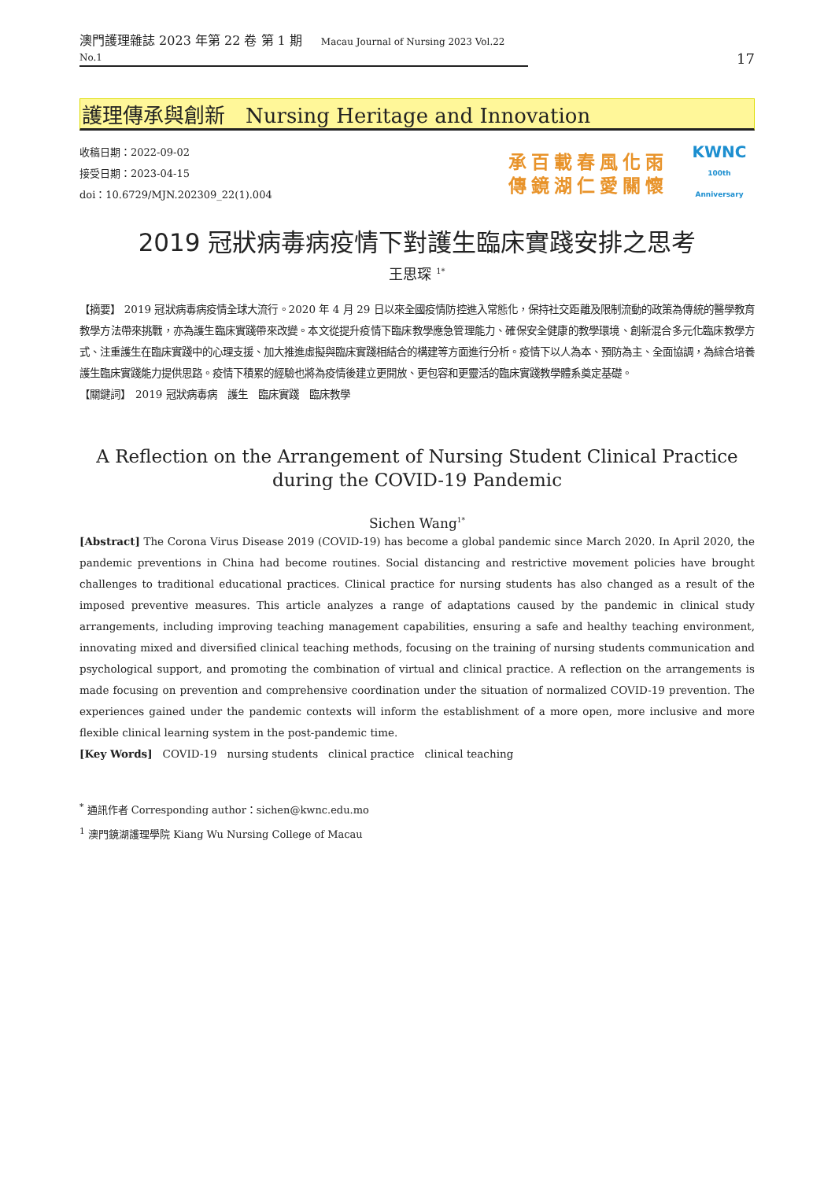澳門護理雜誌 2023 年第 22 卷 第 1 期 Macau Journal of Nursing 2023 Vol.22 No.1
17
護理傳承與創新　Nursing Heritage and Innovation
收稿日期：2022-09-02
接受日期：2023-04-15
doi：10.6729/MJN.202309_22(1).004
承百載春風化雨
傳鏡湖仁愛關懷
KWNC
100th Anniversary
2019 冠狀病毒病疫情下對護生臨床實踐安排之思考
王思琛 <sup>1*</sup>
【摘要】 2019 冠狀病毒病疫情全球大流行。2020 年 4 月 29 日以來全國疫情防控進入常態化，保持社交距離及限制流動的政策為傳統的醫學教育教學方法帶來挑戰，亦為護生臨床實踐帶來改變。本文從提升疫情下臨床教學應急管理能力、確保安全健康的教學環境、創新混合多元化臨床教學方式、注重護生在臨床實踐中的心理支援、加大推進虛擬與臨床實踐相結合的構建等方面進行分析。疫情下以人為本、預防為主、全面協調，為綜合培養護生臨床實踐能力提供思路。疫情下積累的經驗也將為疫情後建立更開放、更包容和更靈活的臨床實踐教學體系奠定基礎。
【關鍵詞】　2019 冠狀病毒病　護生　臨床實踐　臨床教學
A Reflection on the Arrangement of Nursing Student Clinical Practice
during the COVID-19 Pandemic
Sichen Wang<sup>1*</sup>
[Abstract] The Corona Virus Disease 2019 (COVID-19) has become a global pandemic since March 2020. In April 2020, the pandemic preventions in China had become routines. Social distancing and restrictive movement policies have brought challenges to traditional educational practices. Clinical practice for nursing students has also changed as a result of the imposed preventive measures. This article analyzes a range of adaptations caused by the pandemic in clinical study arrangements, including improving teaching management capabilities, ensuring a safe and healthy teaching environment, innovating mixed and diversified clinical teaching methods, focusing on the training of nursing students communication and psychological support, and promoting the combination of virtual and clinical practice. A reflection on the arrangements is made focusing on prevention and comprehensive coordination under the situation of normalized COVID-19 prevention. The experiences gained under the pandemic contexts will inform the establishment of a more open, more inclusive and more flexible clinical learning system in the post-pandemic time.
[Key Words]　COVID-19　nursing students　clinical practice　clinical teaching
<sup>*</sup> 通訊作者 Corresponding author：sichen@kwnc.edu.mo
<sup>1</sup> 澳門鏡湖護理學院 Kiang Wu Nursing College of Macau